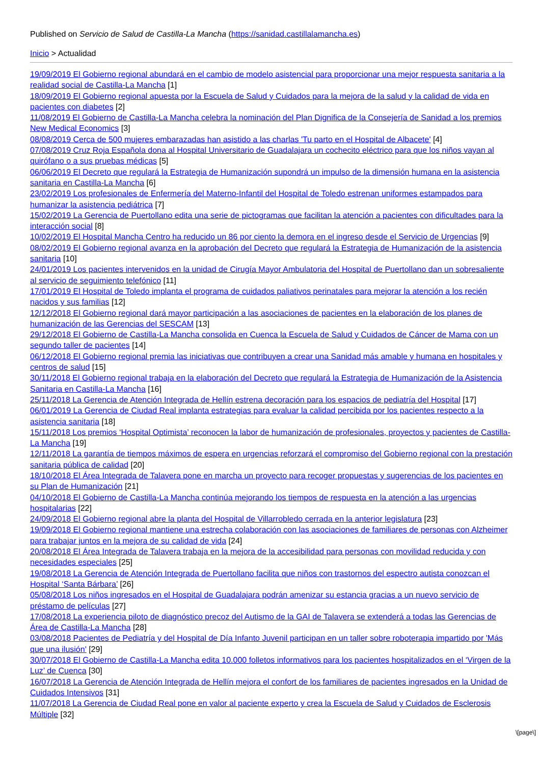Published on Servicio de Salud de Castilla-La Mancha (https://sanidad.castillalamancha.es)
Inicio > Actualidad
19/09/2019 El Gobierno regional abundará en el cambio de modelo asistencial para proporcionar una mejor respuesta sanitaria a la realidad social de Castilla-La Mancha [1]
18/09/2019 El Gobierno regional apuesta por la Escuela de Salud y Cuidados para la mejora de la salud y la calidad de vida en pacientes con diabetes [2]
11/08/2019 El Gobierno de Castilla-La Mancha celebra la nominación del Plan Dignifica de la Consejería de Sanidad a los premios New Medical Economics [3]
08/08/2019 Cerca de 500 mujeres embarazadas han asistido a las charlas 'Tu parto en el Hospital de Albacete' [4]
07/08/2019 Cruz Roja Española dona al Hospital Universitario de Guadalajara un cochecito eléctrico para que los niños vayan al quirófano o a sus pruebas médicas [5]
06/06/2019 El Decreto que regulará la Estrategia de Humanización supondrá un impulso de la dimensión humana en la asistencia sanitaria en Castilla-La Mancha [6]
23/02/2019 Los profesionales de Enfermería del Materno-Infantil del Hospital de Toledo estrenan uniformes estampados para humanizar la asistencia pediátrica [7]
15/02/2019 La Gerencia de Puertollano edita una serie de pictogramas que facilitan la atención a pacientes con dificultades para la interacción social [8]
10/02/2019 El Hospital Mancha Centro ha reducido un 86 por ciento la demora en el ingreso desde el Servicio de Urgencias [9]
08/02/2019 El Gobierno regional avanza en la aprobación del Decreto que regulará la Estrategia de Humanización de la asistencia sanitaria [10]
24/01/2019 Los pacientes intervenidos en la unidad de Cirugía Mayor Ambulatoria del Hospital de Puertollano dan un sobresaliente al servicio de seguimiento telefónico [11]
17/01/2019 El Hospital de Toledo implanta el programa de cuidados paliativos perinatales para mejorar la atención a los recién nacidos y sus familias [12]
12/12/2018 El Gobierno regional dará mayor participación a las asociaciones de pacientes en la elaboración de los planes de humanización de las Gerencias del SESCAM [13]
29/12/2018 El Gobierno de Castilla-La Mancha consolida en Cuenca la Escuela de Salud y Cuidados de Cáncer de Mama con un segundo taller de pacientes [14]
06/12/2018 El Gobierno regional premia las iniciativas que contribuyen a crear una Sanidad más amable y humana en hospitales y centros de salud [15]
30/11/2018 El Gobierno regional trabaja en la elaboración del Decreto que regulará la Estrategia de Humanización de la Asistencia Sanitaria en Castilla-La Mancha [16]
25/11/2018 La Gerencia de Atención Integrada de Hellín estrena decoración para los espacios de pediatría del Hospital [17]
06/01/2019 La Gerencia de Ciudad Real implanta estrategias para evaluar la calidad percibida por los pacientes respecto a la asistencia sanitaria [18]
15/11/2018 Los premios ‘Hospital Optimista’ reconocen la labor de humanización de profesionales, proyectos y pacientes de Castilla-La Mancha [19]
12/11/2018 La garantía de tiempos máximos de espera en urgencias reforzará el compromiso del Gobierno regional con la prestación sanitaria pública de calidad [20]
18/10/2018 El Área Integrada de Talavera pone en marcha un proyecto para recoger propuestas y sugerencias de los pacientes en su Plan de Humanización [21]
04/10/2018 El Gobierno de Castilla-La Mancha continúa mejorando los tiempos de respuesta en la atención a las urgencias hospitalarias [22]
24/09/2018 El Gobierno regional abre la planta del Hospital de Villarrobledo cerrada en la anterior legislatura [23]
19/09/2018 El Gobierno regional mantiene una estrecha colaboración con las asociaciones de familiares de personas con Alzheimer para trabajar juntos en la mejora de su calidad de vida [24]
20/08/2018 El Área Integrada de Talavera trabaja en la mejora de la accesibilidad para personas con movilidad reducida y con necesidades especiales [25]
19/08/2018 La Gerencia de Atención Integrada de Puertollano facilita que niños con trastornos del espectro autista conozcan el Hospital ‘Santa Bárbara’ [26]
05/08/2018 Los niños ingresados en el Hospital de Guadalajara podrán amenizar su estancia gracias a un nuevo servicio de préstamo de películas [27]
17/08/2018 La experiencia piloto de diagnóstico precoz del Autismo de la GAI de Talavera se extenderá a todas las Gerencias de Área de Castilla-La Mancha [28]
03/08/2018 Pacientes de Pediatría y del Hospital de Día Infanto Juvenil participan en un taller sobre roboterapia impartido por 'Más que una ilusión' [29]
30/07/2018 El Gobierno de Castilla-La Mancha edita 10.000 folletos informativos para los pacientes hospitalizados en el ‘Virgen de la Luz’ de Cuenca [30]
16/07/2018 La Gerencia de Atención Integrada de Hellín mejora el confort de los familiares de pacientes ingresados en la Unidad de Cuidados Intensivos [31]
11/07/2018 La Gerencia de Ciudad Real pone en valor al paciente experto y crea la Escuela de Salud y Cuidados de Esclerosis Múltiple [32]
\[page\]